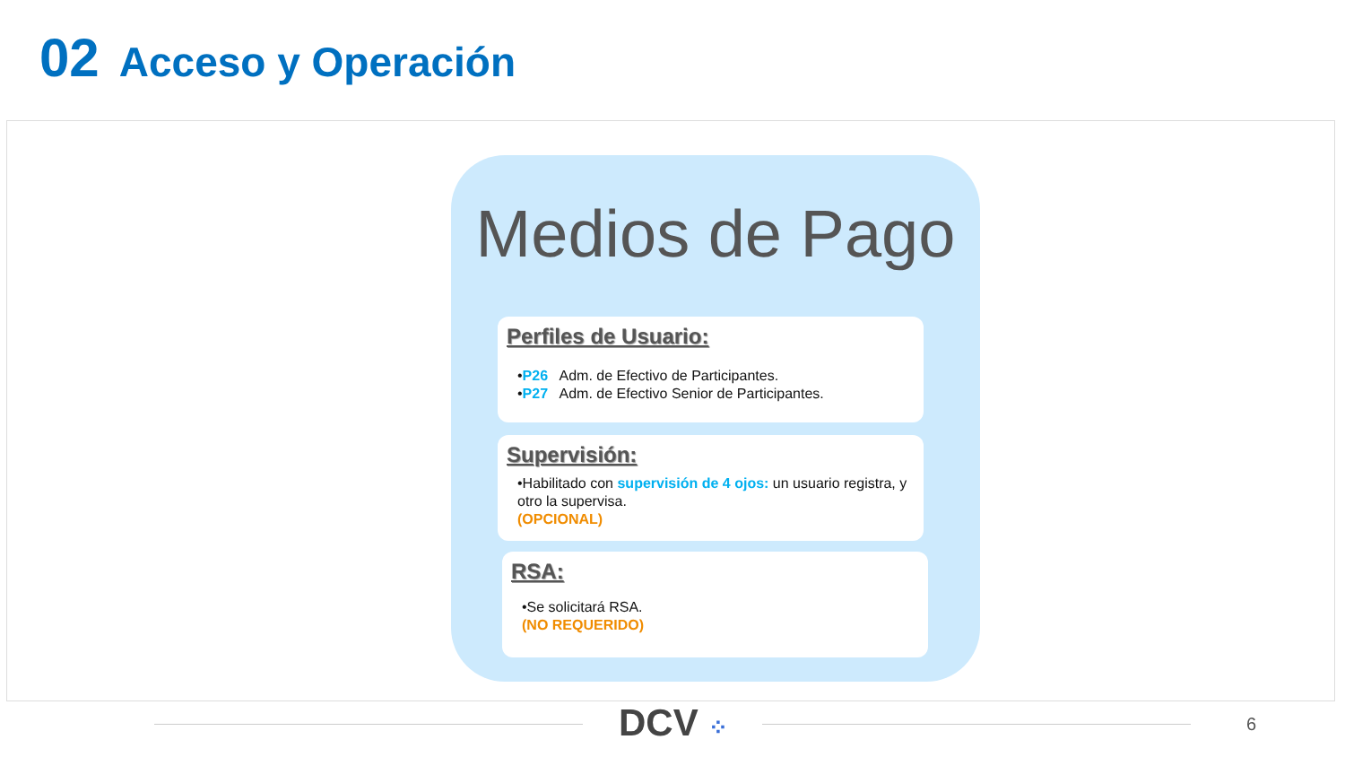02 Acceso y Operación
Medios de Pago
Perfiles de Usuario:
•P26 Adm. de Efectivo de Participantes.
•P27 Adm. de Efectivo Senior de Participantes.
Supervisión:
•Habilitado con supervisión de 4 ojos: un usuario registra, y otro la supervisa.
(OPCIONAL)
RSA:
•Se solicitará RSA.
(NO REQUERIDO)
DCV ⁘ 6